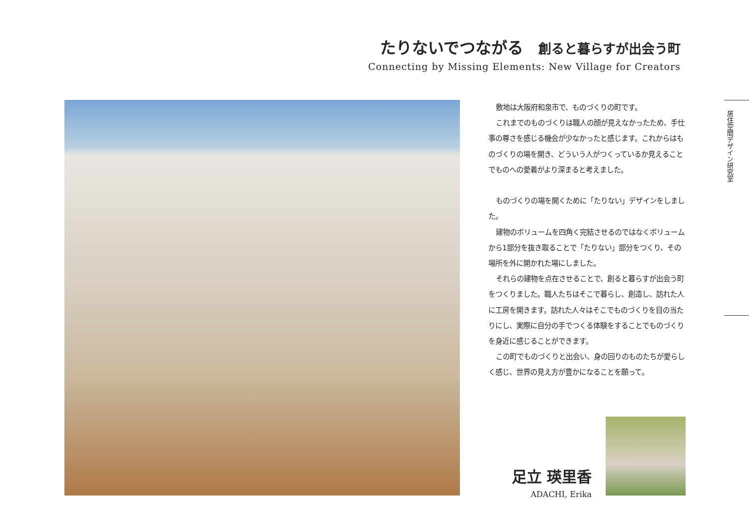たりないでつながる 創ると暮らすが出会う町
Connecting by Missing Elements: New Village for Creators
敷地は大阪府和泉市で、ものづくりの町です。
これまでのものづくりは職人の顔が見えなかったため、手仕事の尊さを感じる機会が少なかったと感じます。これからはものづくりの場を開き、どういう人がつくっているか見えることでものへの愛着がより深まると考えました。
ものづくりの場を開くために「たりない」デザインをしました。
建物のボリュームを四角く完結させるのではなくボリュームから1部分を抜き取ることで「たりない」部分をつくり、その場所を外に開かれた場にしました。
それらの建物を点在させることで、創ると暮らすが出会う町をつくりました。職人たちはそこで暮らし、創造し、訪れた人に工房を開きます。訪れた人々はそこでものづくりを目の当たりにし、実際に自分の手でつくる体験をすることでものづくりを身近に感じることができます。
この町でものづくりと出会い、身の回りのものたちが愛らしく感じ、世界の見え方が豊かになることを願って。
居住空間デザイン研究室
足立 瑛里香
ADACHI, Erika